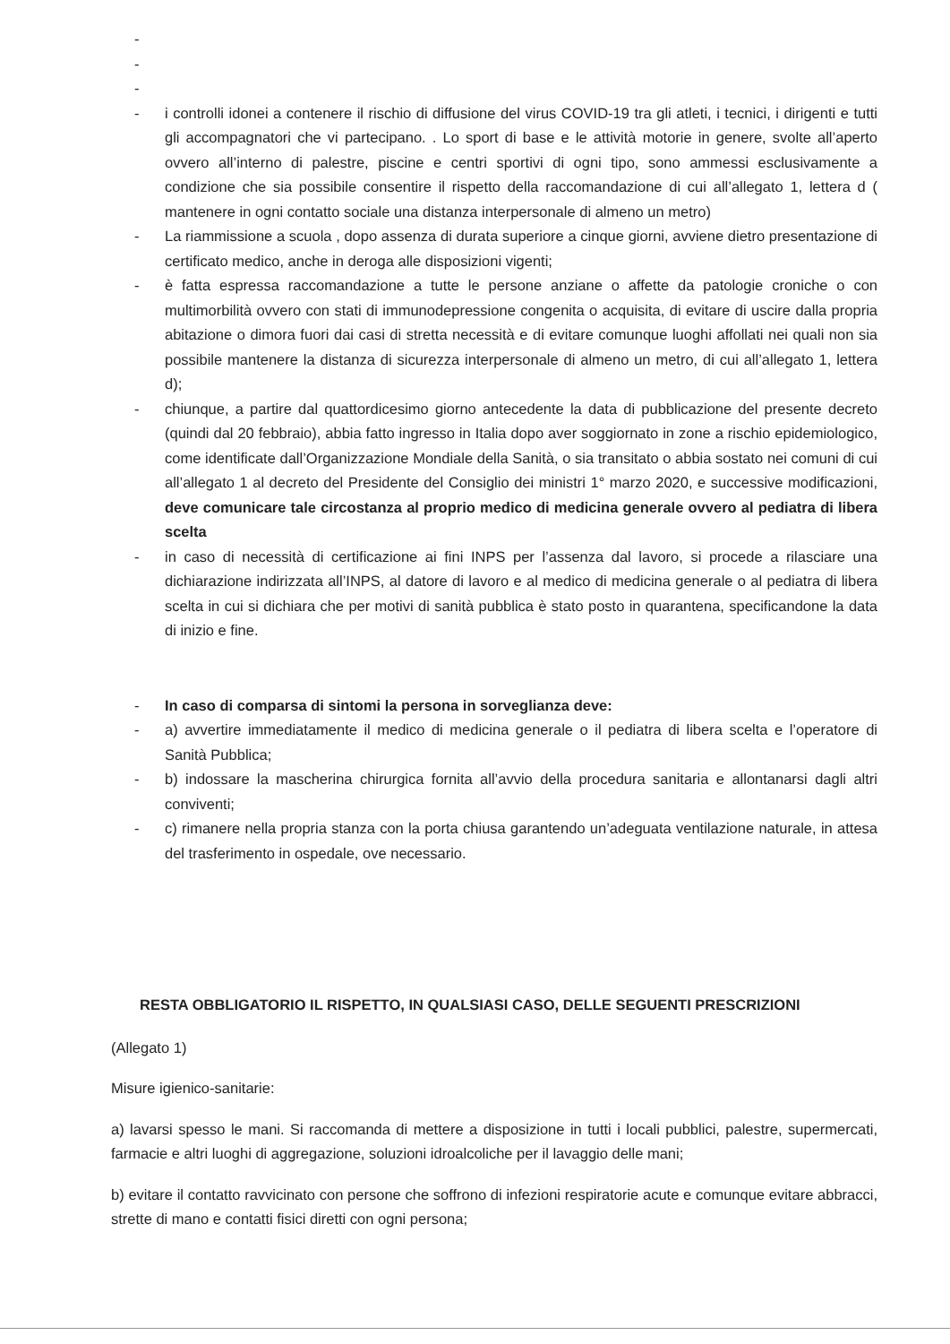-
-
-
- i controlli idonei a contenere il rischio di diffusione del virus COVID-19 tra gli atleti, i tecnici, i dirigenti e tutti gli accompagnatori che vi partecipano. . Lo sport di base e le attività motorie in genere, svolte all’aperto ovvero all’interno di palestre, piscine e centri sportivi di ogni tipo, sono ammessi esclusivamente a condizione che sia possibile consentire il rispetto della raccomandazione di cui all’allegato 1, lettera d ( mantenere in ogni contatto sociale una distanza interpersonale di almeno un metro)
- La riammissione a scuola , dopo assenza di durata superiore a cinque giorni, avviene dietro presentazione di certificato medico, anche in deroga alle disposizioni vigenti;
- è fatta espressa raccomandazione a tutte le persone anziane o affette da patologie croniche o con multimorbilità ovvero con stati di immunodepressione congenita o acquisita, di evitare di uscire dalla propria abitazione o dimora fuori dai casi di stretta necessità e di evitare comunque luoghi affollati nei quali non sia possibile mantenere la distanza di sicurezza interpersonale di almeno un metro, di cui all’allegato 1, lettera d);
- chiunque, a partire dal quattordicesimo giorno antecedente la data di pubblicazione del presente decreto (quindi dal 20 febbraio), abbia fatto ingresso in Italia dopo aver soggiornato in zone a rischio epidemiologico, come identificate dall’Organizzazione Mondiale della Sanità, o sia transitato o abbia sostato nei comuni di cui all’allegato 1 al decreto del Presidente del Consiglio dei ministri 1° marzo 2020, e successive modificazioni, deve comunicare tale circostanza al proprio medico di medicina generale ovvero al pediatra di libera scelta
- in caso di necessità di certificazione ai fini INPS per l’assenza dal lavoro, si procede a rilasciare una dichiarazione indirizzata all’INPS, al datore di lavoro e al medico di medicina generale o al pediatra di libera scelta in cui si dichiara che per motivi di sanità pubblica è stato posto in quarantena, specificandone la data di inizio e fine.
- In caso di comparsa di sintomi la persona in sorveglianza deve:
- a) avvertire immediatamente il medico di medicina generale o il pediatra di libera scelta e l’operatore di Sanità Pubblica;
- b) indossare la mascherina chirurgica fornita all’avvio della procedura sanitaria e allontanarsi dagli altri conviventi;
- c) rimanere nella propria stanza con la porta chiusa garantendo un’adeguata ventilazione naturale, in attesa del trasferimento in ospedale, ove necessario.
RESTA OBBLIGATORIO IL RISPETTO, IN QUALSIASI CASO, DELLE SEGUENTI PRESCRIZIONI
(Allegato 1)
Misure igienico-sanitarie:
a) lavarsi spesso le mani. Si raccomanda di mettere a disposizione in tutti i locali pubblici, palestre, supermercati, farmacie e altri luoghi di aggregazione, soluzioni idroalcoliche per il lavaggio delle mani;
b) evitare il contatto ravvicinato con persone che soffrono di infezioni respiratorie acute e comunque evitare abbracci, strette di mano e contatti fisici diretti con ogni persona;